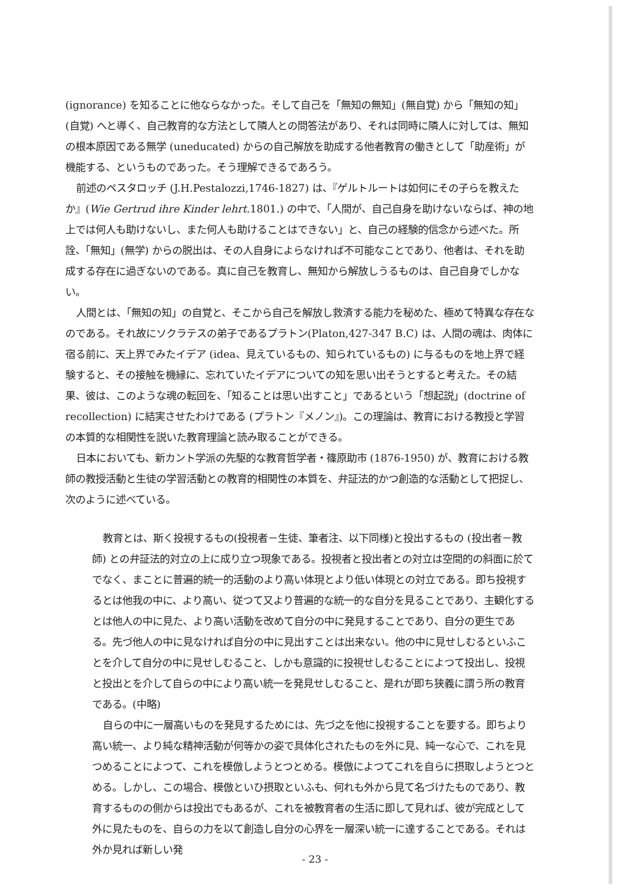(ignorance) を知ることに他ならなかった。そして自己を「無知の無知」(無自覚) から「無知の知」(自覚) へと導く、自己教育的な方法として隣人との問答法があり、それは同時に隣人に対しては、無知の根本原因である無学 (uneducated) からの自己解放を助成する他者教育の働きとして「助産術」が機能する、というものであった。そう理解できるであろう。
前述のペスタロッチ (J.H.Pestalozzi,1746-1827) は、『ゲルトルートは如何にその子らを教えたか』(Wie Gertrud ihre Kinder lehrt. 1801.) の中で、「人間が、自己自身を助けないならば、神の地上では何人も助けないし、また何人も助けることはできない」と、自己の経験的信念から述べた。所詮、「無知」(無学) からの脱出は、その人自身によらなければ不可能なことであり、他者は、それを助成する存在に過ぎないのである。真に自己を教育し、無知から解放しうるものは、自己自身でしかない。
人間とは、「無知の知」の自覚と、そこから自己を解放し救済する能力を秘めた、極めて特異な存在なのである。それ故にソクラテスの弟子であるプラトン(Platon,427-347 B.C) は、人間の魂は、肉体に宿る前に、天上界でみたイデア (idea、見えているもの、知られているもの) に与るものを地上界で経験すると、その接触を機縁に、忘れていたイデアについての知を思い出そうとすると考えた。その結果、彼は、このような魂の転回を、「知ることは思い出すこと」であるという「想起説」(doctrine of recollection) に結実させたわけである (プラトン『メノン』)。この理論は、教育における教授と学習の本質的な相関性を説いた教育理論と読み取ることができる。
日本においても、新カント学派の先駆的な教育哲学者・篠原助市 (1876-1950) が、教育における教師の教授活動と生徒の学習活動との教育的相関性の本質を、弁証法的かつ創造的な活動として把捉し、次のように述べている。
教育とは、斯く投視するもの(投視者－生徒、筆者注、以下同様)と投出するもの (投出者－教師) との弁証法的対立の上に成り立つ現象である。投視者と投出者との対立は空間的の斜面に於てでなく、まことに普遍的統一的活動のより高い体現とより低い体現との対立である。即ち投視するとは他我の中に、より高い、従つて又より普遍的な統一的な自分を見ることであり、主観化するとは他人の中に見た、より高い活動を改めて自分の中に発見することであり、自分の更生である。先づ他人の中に見なければ自分の中に見出すことは出来ない。他の中に見せしむるといふことを介して自分の中に見せしむること、しかも意識的に投視せしむることによつて投出し、投視と投出とを介して自らの中により高い統一を発見せしむること、是れが即ち狭義に謂う所の教育である。(中略)
自らの中に一層高いものを発見するためには、先づ之を他に投視することを要する。即ちより高い統一、より純な精神活動が何等かの姿で具体化されたものを外に見、純一な心で、これを見つめることによつて、これを模倣しようとつとめる。模倣によつてこれを自らに摂取しようとつとめる。しかし、この場合、模倣といひ摂取といふも、何れも外から見て名づけたものであり、教育するものの側からは投出でもあるが、これを被教育者の生活に即して見れば、彼が完成として外に見たものを、自らの力を以て創造し自分の心界を一層深い統一に達することである。それは外か見れば新しい発
- 23 -